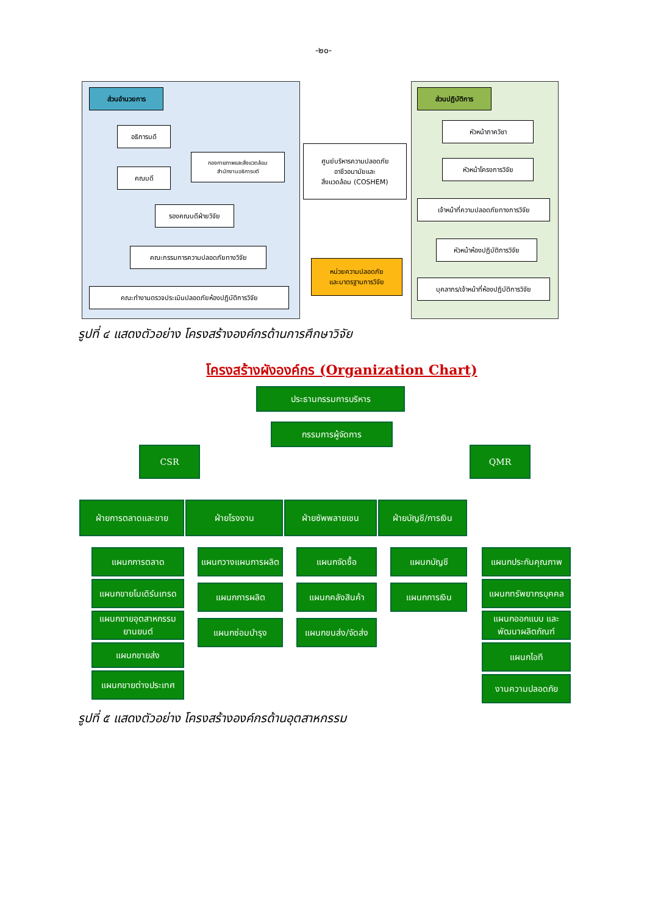-๒๐-
ส่วนอำนวยการ ส่วนปฏิบัติการ
อธิการบดี
กองกายภาพและสิ่งแวดล้อม
สำนักงานอธิการบดี
คณบดี
รองคณบดีฝ่ายวิจัย
คณะกรรมการความปลอดภัยทางวิจัย
คณะทำงานตรวจประเมินปลอดภัยห้องปฏิบัติการวิจัย
ศูนย์บริหารความปลอดภัย
อาชีวอนามัยและ
สิ่งแวดล้อม (COSHEM)
หน่วยความปลอดภัย
และมาตรฐานการวิจัย
หัวหน้าภาควิชา
หัวหน้าโครงการวิจัย
เจ้าหน้าที่ความปลอดภัยทางการวิจัย
หัวหน้าห้องปฏิบัติการวิจัย
บุคลากร/เจ้าหน้าที่ห้องปฏิบัติการวิจัย
รูปที่ ๔ แสดงตัวอย่าง โครงสร้างองค์กรด้านการศึกษาวิจัย
โครงสร้างผังองค์กร (Organization Chart)
ประธานกรรมการบริหาร
กรรมการผู้จัดการ
CSR QMR
ฝ่ายการตลาดและขาย ฝ่ายโรงงาน ฝ่ายซัพพลายเชน
ฝ่ายบัญชี/การเงิน
แผนกการตลาด
แผนกขายโมเดิร์นเทรด
แผนกขายอุตสาหกรรม ยานยนต์
แผนกขายส่ง
แผนกขายต่างประเทศ
แผนกวางแผนการผลิต
แผนกการผลิต
แผนกซ่อมบำรุง
แผนกจัดซื้อ
แผนกคลังสินค้า
แผนกขนส่ง/จัดส่ง
แผนกบัญชี
แผนกการเงิน
แผนกประกันคุณภาพ
แผนกทรัพยากรบุคคล
แผนกออกแบบ และพัฒนาผลิตภัณฑ์
แผนกไอที
งานความปลอดภัย
รูปที่ ๕ แสดงตัวอย่าง โครงสร้างองค์กรด้านอุตสาหกรรม